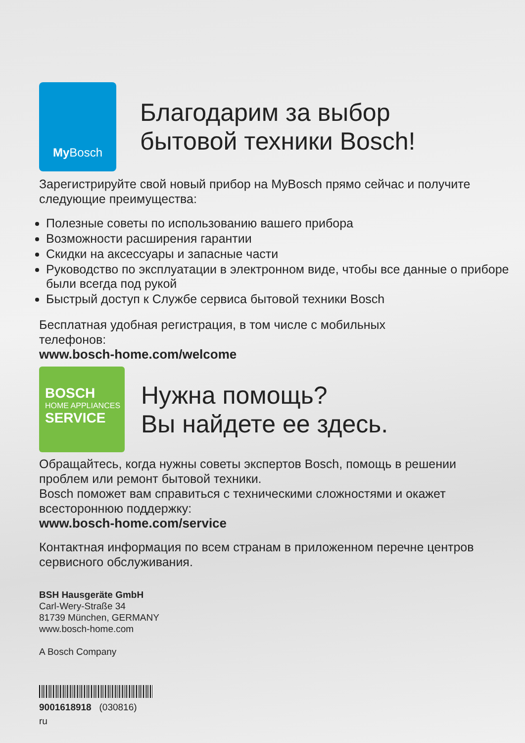My Bosch
Благодарим за выбор
бытовой техники Bosch!
Зарегистрируйте свой новый прибор на MyBosch прямо сейчас и получите следующие преимущества:
Полезные советы по использованию вашего прибора
Возможности расширения гарантии
Скидки на аксессуары и запасные части
Руководство по эксплуатации в электронном виде, чтобы все данные о приборе были всегда под рукой
Быстрый доступ к Службе сервиса бытовой техники Bosch
Бесплатная удобная регистрация, в том числе с мобильных телефонов:
www.bosch-home.com/welcome
BOSCH
HOME APPLIANCES
SERVICE
Нужна помощь?
Вы найдете ее здесь.
Обращайтесь, когда нужны советы экспертов Bosch, помощь в решении проблем или ремонт бытовой техники.
Bosch поможет вам справиться с техническими сложностями и окажет всестороннюю поддержку:
www.bosch-home.com/service
Контактная информация по всем странам в приложенном перечне центров сервисного обслуживания.
BSH Hausgeräte GmbH
Carl-Wery-Straße 34
81739 München, GERMANY
www.bosch-home.com
A Bosch Company
9001618918 (030816)
ru